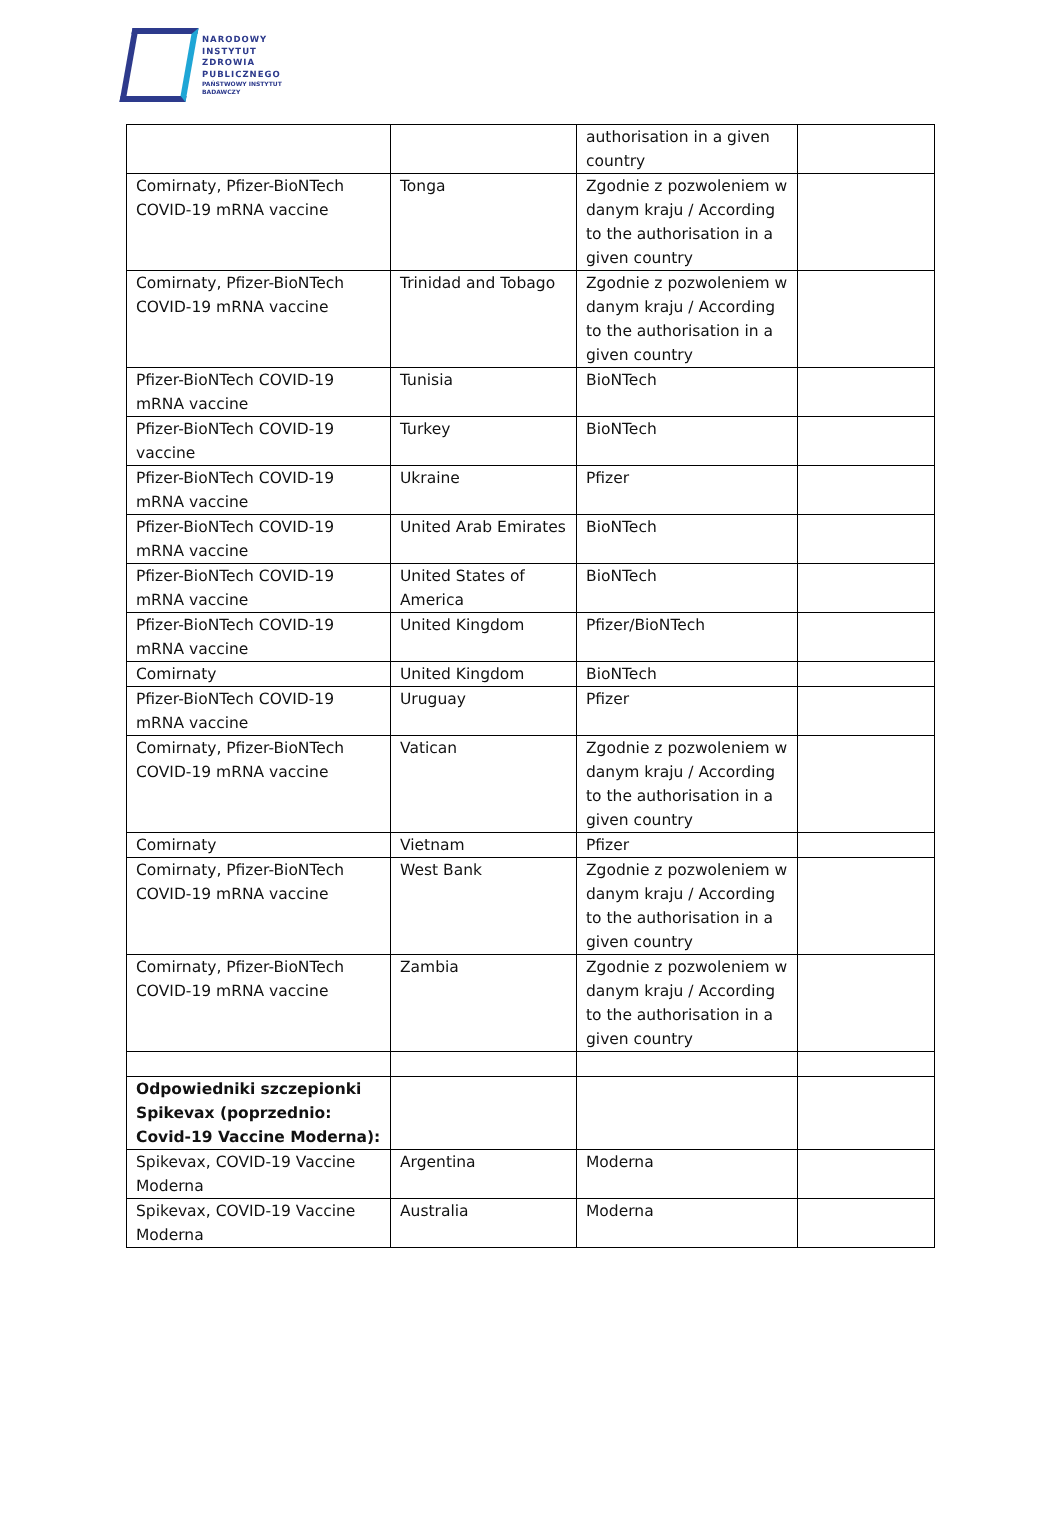NARODOWY
INSTYTUT
ZDROWIA
PUBLICZNEGO
PAŃSTWOWY INSTYTUT
BADAWCZY
| | | authorisation in a given country | |
| Comirnaty, Pfizer-BioNTech COVID-19 mRNA vaccine | Tonga | Zgodnie z pozwoleniem w danym kraju / According to the authorisation in a given country | |
| Comirnaty, Pfizer-BioNTech COVID-19 mRNA vaccine | Trinidad and Tobago | Zgodnie z pozwoleniem w danym kraju / According to the authorisation in a given country | |
| Pfizer-BioNTech COVID-19 mRNA vaccine | Tunisia | BioNTech | |
| Pfizer-BioNTech COVID-19 vaccine | Turkey | BioNTech | |
| Pfizer-BioNTech COVID-19 mRNA vaccine | Ukraine | Pfizer | |
| Pfizer-BioNTech COVID-19 mRNA vaccine | United Arab Emirates | BioNTech | |
| Pfizer-BioNTech COVID-19 mRNA vaccine | United States of America | BioNTech | |
| Pfizer-BioNTech COVID-19 mRNA vaccine | United Kingdom | Pfizer/BioNTech | |
| Comirnaty | United Kingdom | BioNTech | |
| Pfizer-BioNTech COVID-19 mRNA vaccine | Uruguay | Pfizer | |
| Comirnaty, Pfizer-BioNTech COVID-19 mRNA vaccine | Vatican | Zgodnie z pozwoleniem w danym kraju / According to the authorisation in a given country | |
| Comirnaty | Vietnam | Pfizer | |
| Comirnaty, Pfizer-BioNTech COVID-19 mRNA vaccine | West Bank | Zgodnie z pozwoleniem w danym kraju / According to the authorisation in a given country | |
| Comirnaty, Pfizer-BioNTech COVID-19 mRNA vaccine | Zambia | Zgodnie z pozwoleniem w danym kraju / According to the authorisation in a given country | |
| Odpowiedniki szczepionki Spikevax (poprzednio: Covid-19 Vaccine Moderna): | | | |
| Spikevax, COVID-19 Vaccine Moderna | Argentina | Moderna | |
| Spikevax, COVID-19 Vaccine Moderna | Australia | Moderna | |